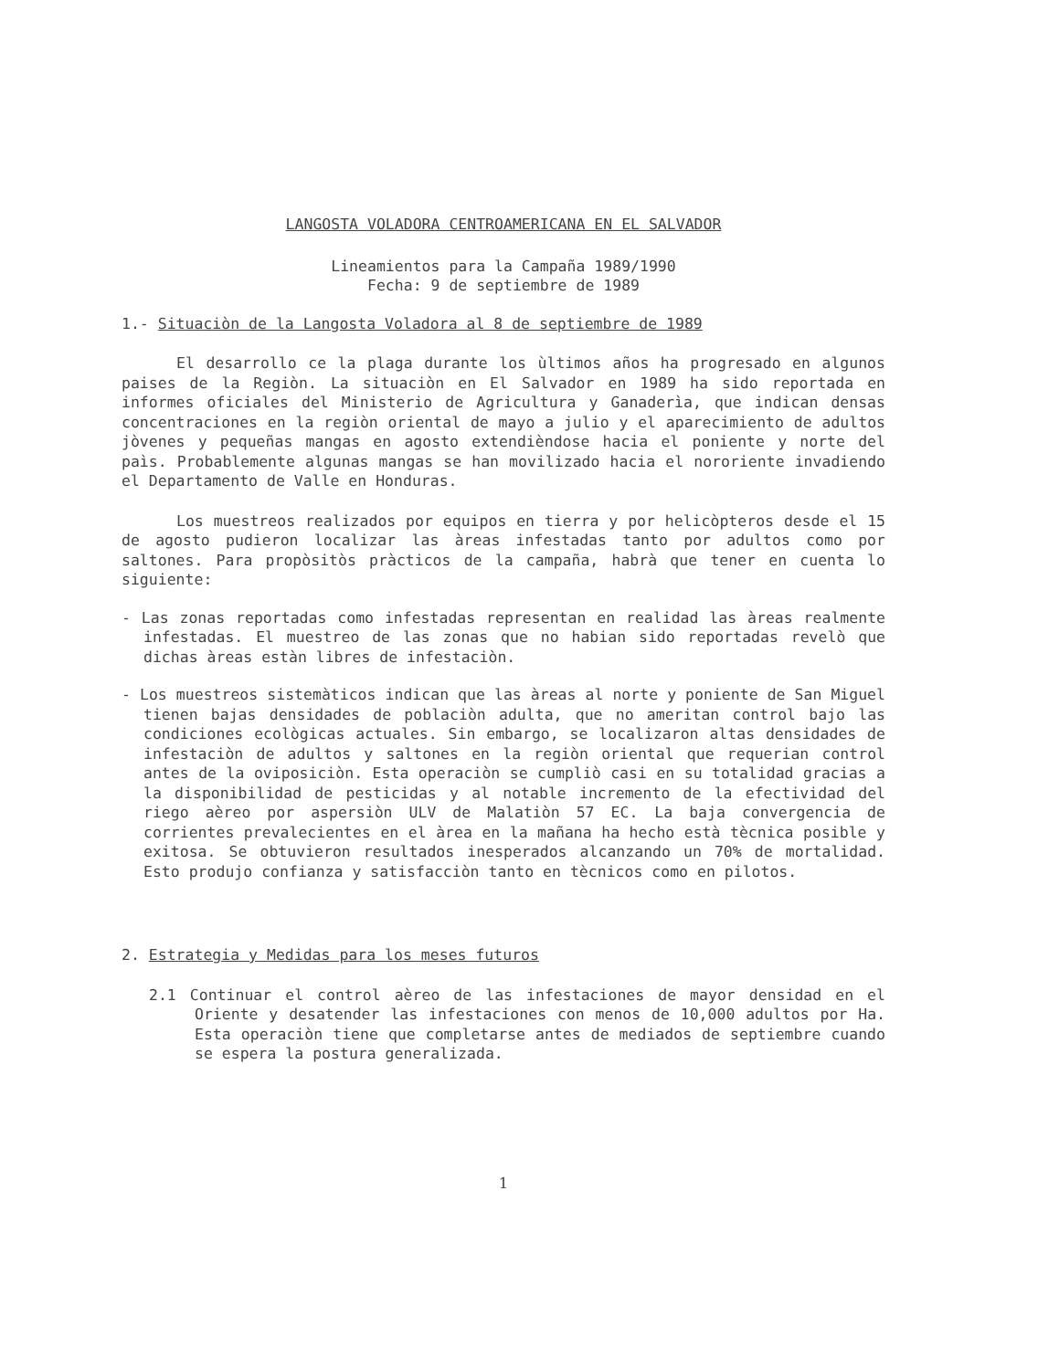LANGOSTA VOLADORA CENTROAMERICANA EN EL SALVADOR
Lineamientos para la Campaña 1989/1990
Fecha: 9 de septiembre de 1989
1.- Situaciòn de la Langosta Voladora al 8 de septiembre de 1989
El desarrollo ce la plaga durante los ùltimos años ha progresado en algunos paises de la Regiòn. La situaciòn en El Salvador en 1989 ha sido reportada en informes oficiales del Ministerio de Agricultura y Ganaderìa, que indican densas concentraciones en la regiòn oriental de mayo a julio y el aparecimiento de adultos jòvenes y pequeñas mangas en agosto extendièndose hacia el poniente y norte del paìs. Probablemente algunas mangas se han movilizado hacia el nororiente invadiendo el Departamento de Valle en Honduras.
Los muestreos realizados por equipos en tierra y por helicòpteros desde el 15 de agosto pudieron localizar las àreas infestadas tanto por adultos como por saltones. Para propòsitòs pràcticos de la campaña, habrà que tener en cuenta lo siguiente:
- Las zonas reportadas como infestadas representan en realidad las àreas realmente infestadas. El muestreo de las zonas que no habian sido reportadas revelò que dichas àreas estàn libres de infestaciòn.
- Los muestreos sistemàticos indican que las àreas al norte y poniente de San Miguel tienen bajas densidades de poblaciòn adulta, que no ameritan control bajo las condiciones ecològicas actuales. Sin embargo, se localizaron altas densidades de infestaciòn de adultos y saltones en la regiòn oriental que requerian control antes de la oviposiciòn. Esta operaciòn se cumpliò casi en su totalidad gracias a la disponibilidad de pesticidas y al notable incremento de la efectividad del riego aèreo por aspersiòn ULV de Malatiòn 57 EC. La baja convergencia de corrientes prevalecientes en el àrea en la mañana ha hecho està tècnica posible y exitosa. Se obtuvieron resultados inesperados alcanzando un 70% de mortalidad. Esto produjo confianza y satisfacciòn tanto en tècnicos como en pilotos.
2. Estrategia y Medidas para los meses futuros
2.1 Continuar el control aèreo de las infestaciones de mayor densidad en el Oriente y desatender las infestaciones con menos de 10,000 adultos por Ha. Esta operaciòn tiene que completarse antes de mediados de septiembre cuando se espera la postura generalizada.
1